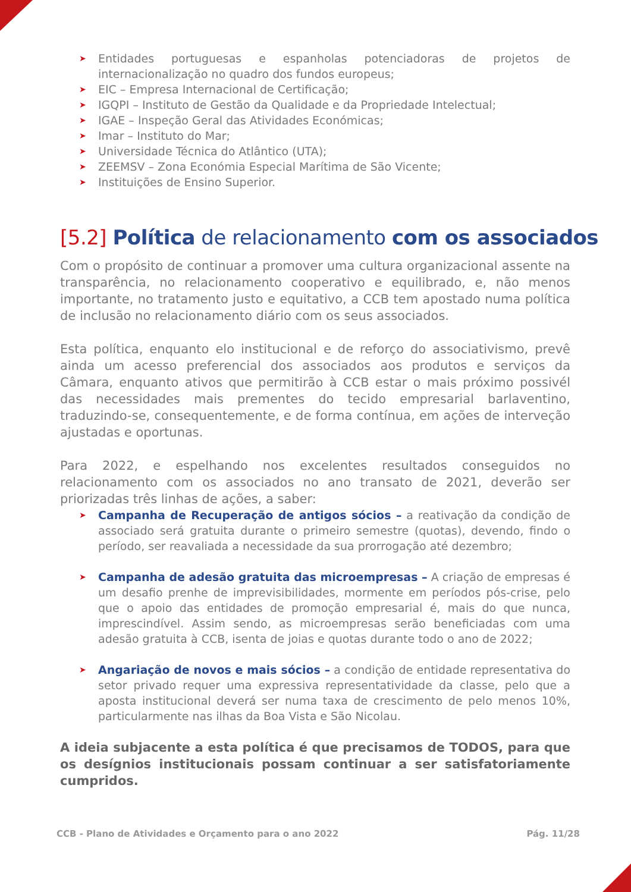Entidades portuguesas e espanholas potenciadoras de projetos de internacionalização no quadro dos fundos europeus;
EIC – Empresa Internacional de Certificação;
IGQPI – Instituto de Gestão da Qualidade e da Propriedade Intelectual;
IGAE – Inspeção Geral das Atividades Económicas;
Imar – Instituto do Mar;
Universidade Técnica do Atlântico (UTA);
ZEEMSV – Zona Económia Especial Marítima de São Vicente;
Instituições de Ensino Superior.
[5.2] Política de relacionamento com os associados
Com o propósito de continuar a promover uma cultura organizacional assente na transparência, no relacionamento cooperativo e equilibrado, e, não menos importante, no tratamento justo e equitativo, a CCB tem apostado numa política de inclusão no relacionamento diário com os seus associados.
Esta política, enquanto elo institucional e de reforço do associativismo, prevê ainda um acesso preferencial dos associados aos produtos e serviços da Câmara, enquanto ativos que permitirão à CCB estar o mais próximo possivél das necessidades mais prementes do tecido empresarial barlaventino, traduzindo-se, consequentemente, e de forma contínua, em ações de interveção ajustadas e oportunas.
Para 2022, e espelhando nos excelentes resultados conseguidos no relacionamento com os associados no ano transato de 2021, deverão ser priorizadas três linhas de ações, a saber:
Campanha de Recuperação de antigos sócios – a reativação da condição de associado será gratuita durante o primeiro semestre (quotas), devendo, findo o período, ser reavaliada a necessidade da sua prorrogação até dezembro;
Campanha de adesão gratuita das microempresas – A criação de empresas é um desafio prenhe de imprevisibilidades, mormente em períodos pós-crise, pelo que o apoio das entidades de promoção empresarial é, mais do que nunca, imprescindível. Assim sendo, as microempresas serão beneficiadas com uma adesão gratuita à CCB, isenta de joias e quotas durante todo o ano de 2022;
Angariação de novos e mais sócios – a condição de entidade representativa do setor privado requer uma expressiva representatividade da classe, pelo que a aposta institucional deverá ser numa taxa de crescimento de pelo menos 10%, particularmente nas ilhas da Boa Vista e São Nicolau.
A ideia subjacente a esta política é que precisamos de TODOS, para que os desígnios institucionais possam continuar a ser satisfatoriamente cumpridos.
CCB - Plano de Atividades e Orçamento para o ano 2022 Pág. 11/28